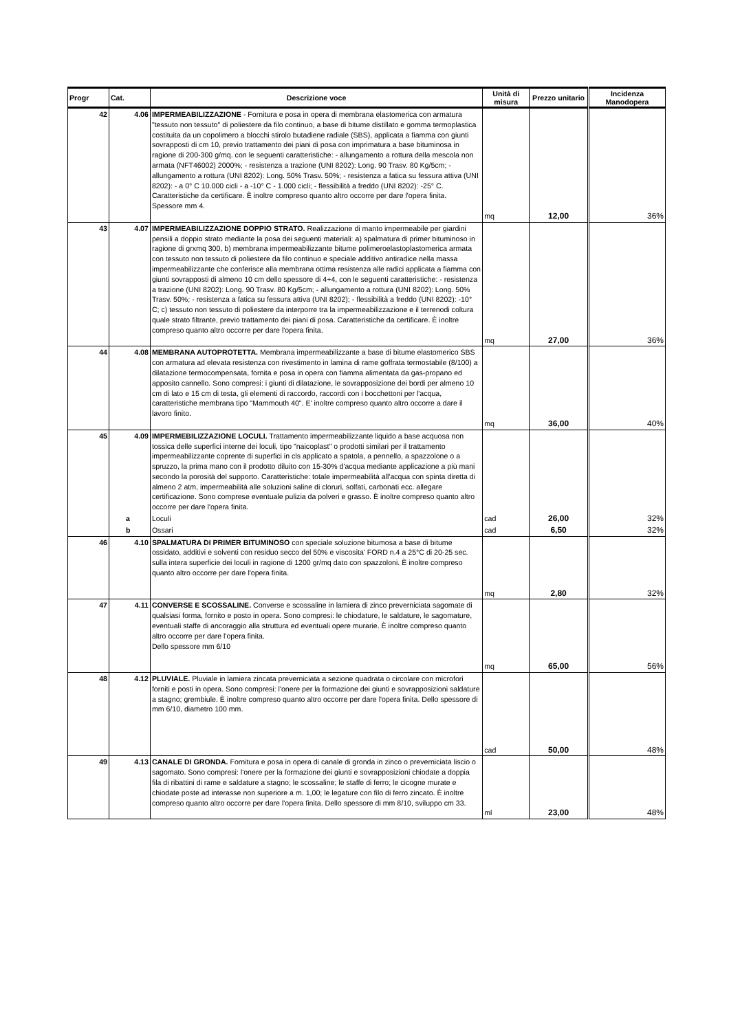| Progr | Cat. | Descrizione voce | Unità di misura | Prezzo unitario | Incidenza Manodopera |
| --- | --- | --- | --- | --- | --- |
| 42 | 4.06 | IMPERMEABILIZZAZIONE - Fornitura e posa in opera di membrana elastomerica con armatura "tessuto non tessuto" di poliestere da filo continuo, a base di bitume distillato e gomma termoplastica costituita da un copolimero a blocchi stirolo butadiene radiale (SBS), applicata a fiamma con giunti sovrapposti di cm 10, previo trattamento dei piani di posa con imprimatura a base bituminosa in ragione di 200-300 g/mq. con le seguenti caratteristiche: - allungamento a rottura della mescola non armata (NFT46002) 2000%; - resistenza a trazione (UNI 8202): Long. 90 Trasv. 80 Kg/5cm; - allungamento a rottura (UNI 8202): Long. 50% Trasv. 50%; - resistenza a fatica su fessura attiva (UNI 8202): - a 0° C 10.000 cicli - a -10° C - 1.000 cicli; - flessibilità a freddo (UNI 8202): -25° C. Caratteristiche da certificare. È inoltre compreso quanto altro occorre per dare l'opera finita. Spessore mm 4. | mq | 12,00 | 36% |
| 43 | 4.07 | IMPERMEABILIZZAZIONE DOPPIO STRATO. Realizzazione di manto impermeabile per giardini pensili a doppio strato mediante la posa dei seguenti materiali: a) spalmatura di primer bituminoso in ragione di grxmq 300, b) membrana impermeabilizzante bitume polimeroelastoplastomerica armata con tessuto non tessuto di poliestere da filo continuo e speciale additivo antiradice nella massa impermeabilizzante che conferisce alla membrana ottima resistenza alle radici applicata a fiamma con giunti sovrapposti di almeno 10 cm dello spessore di 4+4, con le seguenti caratteristiche: - resistenza a trazione (UNI 8202): Long. 90 Trasv. 80 Kg/5cm; - allungamento a rottura (UNI 8202): Long. 50% Trasv. 50%; - resistenza a fatica su fessura attiva (UNI 8202); - flessibilità a freddo (UNI 8202): -10° C; c) tessuto non tessuto di poliestere da interporre tra la impermeabilizzazione e il terrenodi coltura quale strato filtrante, previo trattamento dei piani di posa. Caratteristiche da certificare. È inoltre compreso quanto altro occorre per dare l'opera finita. | mq | 27,00 | 36% |
| 44 | 4.08 | MEMBRANA AUTOPROTETTA. Membrana impermeabilizzante a base di bitume elastomerico SBS con armatura ad elevata resistenza con rivestimento in lamina di rame goffrata termostabile (8/100) a dilatazione termocompensata, fornita e posa in opera con fiamma alimentata da gas-propano ed apposito cannello. Sono compresi: i giunti di dilatazione, le sovrapposizione dei bordi per almeno 10 cm di lato e 15 cm di testa, gli elementi di raccordo, raccordi con i bocchettoni per l'acqua, caratteristiche membrana tipo "Mammouth 40". E' inoltre compreso quanto altro occorre a dare il lavoro finito. | mq | 36,00 | 40% |
| 45 | 4.09 | IMPERMEBILIZZAZIONE LOCULI. Trattamento impermeabilizzante liquido a base acquosa non tossica delle superfici interne dei loculi, tipo "naicoplast" o prodotti similari per il trattamento impermeabilizzante coprente di superfici in cls applicato a spatola, a pennello, a spazzolone o a spruzzo, la prima mano con il prodotto diluito con 15-30% d'acqua mediante applicazione a più mani secondo la porosità del supporto. Caratteristiche: totale impermeabilità all'acqua con spinta diretta di almeno 2 atm, impermeabilità alle soluzioni saline di cloruri, solfati, carbonati ecc. allegare certificazione. Sono comprese eventuale pulizia da polveri e grasso. È inoltre compreso quanto altro occorre per dare l'opera finita. | | | |
| | a | Loculi | cad | 26,00 | 32% |
| | b | Ossari | cad | 6,50 | 32% |
| 46 | 4.10 | SPALMATURA DI PRIMER BITUMINOSO con speciale soluzione bitumosa a base di bitume ossidato, additivi e solventi con residuo secco del 50% e viscosita' FORD n.4 a 25°C di 20-25 sec. sulla intera superficie dei loculi in ragione di 1200 gr/mq dato con spazzoloni. È inoltre compreso quanto altro occorre per dare l'opera finita. | mq | 2,80 | 32% |
| 47 | 4.11 | CONVERSE E SCOSSALINE. Converse e scossaline in lamiera di zinco preverniciata sagomate di qualsiasi forma, fornito e posto in opera. Sono compresi: le chiodature, le saldature, le sagomature, eventuali staffe di ancoraggio alla struttura ed eventuali opere murarie. È inoltre compreso quanto altro occorre per dare l'opera finita. Dello spessore mm 6/10 | mq | 65,00 | 56% |
| 48 | 4.12 | PLUVIALE. Pluviale in lamiera zincata preverniciata a sezione quadrata o circolare con microfori forniti e posti in opera. Sono compresi: l'onere per la formazione dei giunti e sovrapposizioni saldature a stagno; grembiule. È inoltre compreso quanto altro occorre per dare l'opera finita. Dello spessore di mm 6/10, diametro 100 mm. | cad | 50,00 | 48% |
| 49 | 4.13 | CANALE DI GRONDA. Fornitura e posa in opera di canale di gronda in zinco o preverniciata liscio o sagomato. Sono compresi: l'onere per la formazione dei giunti e sovrapposizioni chiodate a doppia fila di ribattini di rame e saldature a stagno; le scossaline; le staffe di ferro; le cicogne murate e chiodate poste ad interasse non superiore a m. 1,00; le legature con filo di ferro zincato. È inoltre compreso quanto altro occorre per dare l'opera finita. Dello spessore di mm 8/10, sviluppo cm 33. | ml | 23,00 | 48% |